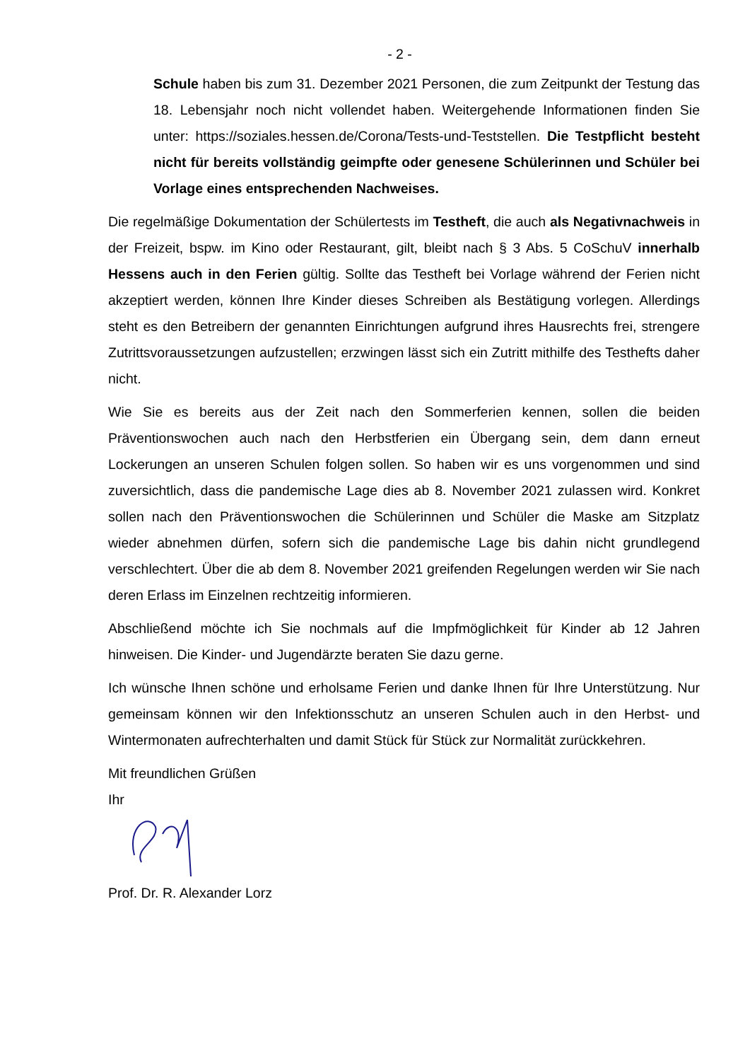- 2 -
Schule haben bis zum 31. Dezember 2021 Personen, die zum Zeitpunkt der Testung das 18. Lebensjahr noch nicht vollendet haben. Weitergehende Informationen finden Sie unter: https://soziales.hessen.de/Corona/Tests-und-Teststellen. Die Testpflicht besteht nicht für bereits vollständig geimpfte oder genesene Schülerinnen und Schüler bei Vorlage eines entsprechenden Nachweises.
Die regelmäßige Dokumentation der Schülertests im Testheft, die auch als Negativnachweis in der Freizeit, bspw. im Kino oder Restaurant, gilt, bleibt nach § 3 Abs. 5 CoSchuV innerhalb Hessens auch in den Ferien gültig. Sollte das Testheft bei Vorlage während der Ferien nicht akzeptiert werden, können Ihre Kinder dieses Schreiben als Bestätigung vorlegen. Allerdings steht es den Betreibern der genannten Einrichtungen aufgrund ihres Hausrechts frei, strengere Zutrittsvoraussetzungen aufzustellen; erzwingen lässt sich ein Zutritt mithilfe des Testhefts daher nicht.
Wie Sie es bereits aus der Zeit nach den Sommerferien kennen, sollen die beiden Präventionswochen auch nach den Herbstferien ein Übergang sein, dem dann erneut Lockerungen an unseren Schulen folgen sollen. So haben wir es uns vorgenommen und sind zuversichtlich, dass die pandemische Lage dies ab 8. November 2021 zulassen wird. Konkret sollen nach den Präventionswochen die Schülerinnen und Schüler die Maske am Sitzplatz wieder abnehmen dürfen, sofern sich die pandemische Lage bis dahin nicht grundlegend verschlechtert. Über die ab dem 8. November 2021 greifenden Regelungen werden wir Sie nach deren Erlass im Einzelnen rechtzeitig informieren.
Abschließend möchte ich Sie nochmals auf die Impfmöglichkeit für Kinder ab 12 Jahren hinweisen. Die Kinder- und Jugendärzte beraten Sie dazu gerne.
Ich wünsche Ihnen schöne und erholsame Ferien und danke Ihnen für Ihre Unterstützung. Nur gemeinsam können wir den Infektionsschutz an unseren Schulen auch in den Herbst- und Wintermonaten aufrechterhalten und damit Stück für Stück zur Normalität zurückkehren.
Mit freundlichen Grüßen
Ihr
Prof. Dr. R. Alexander Lorz